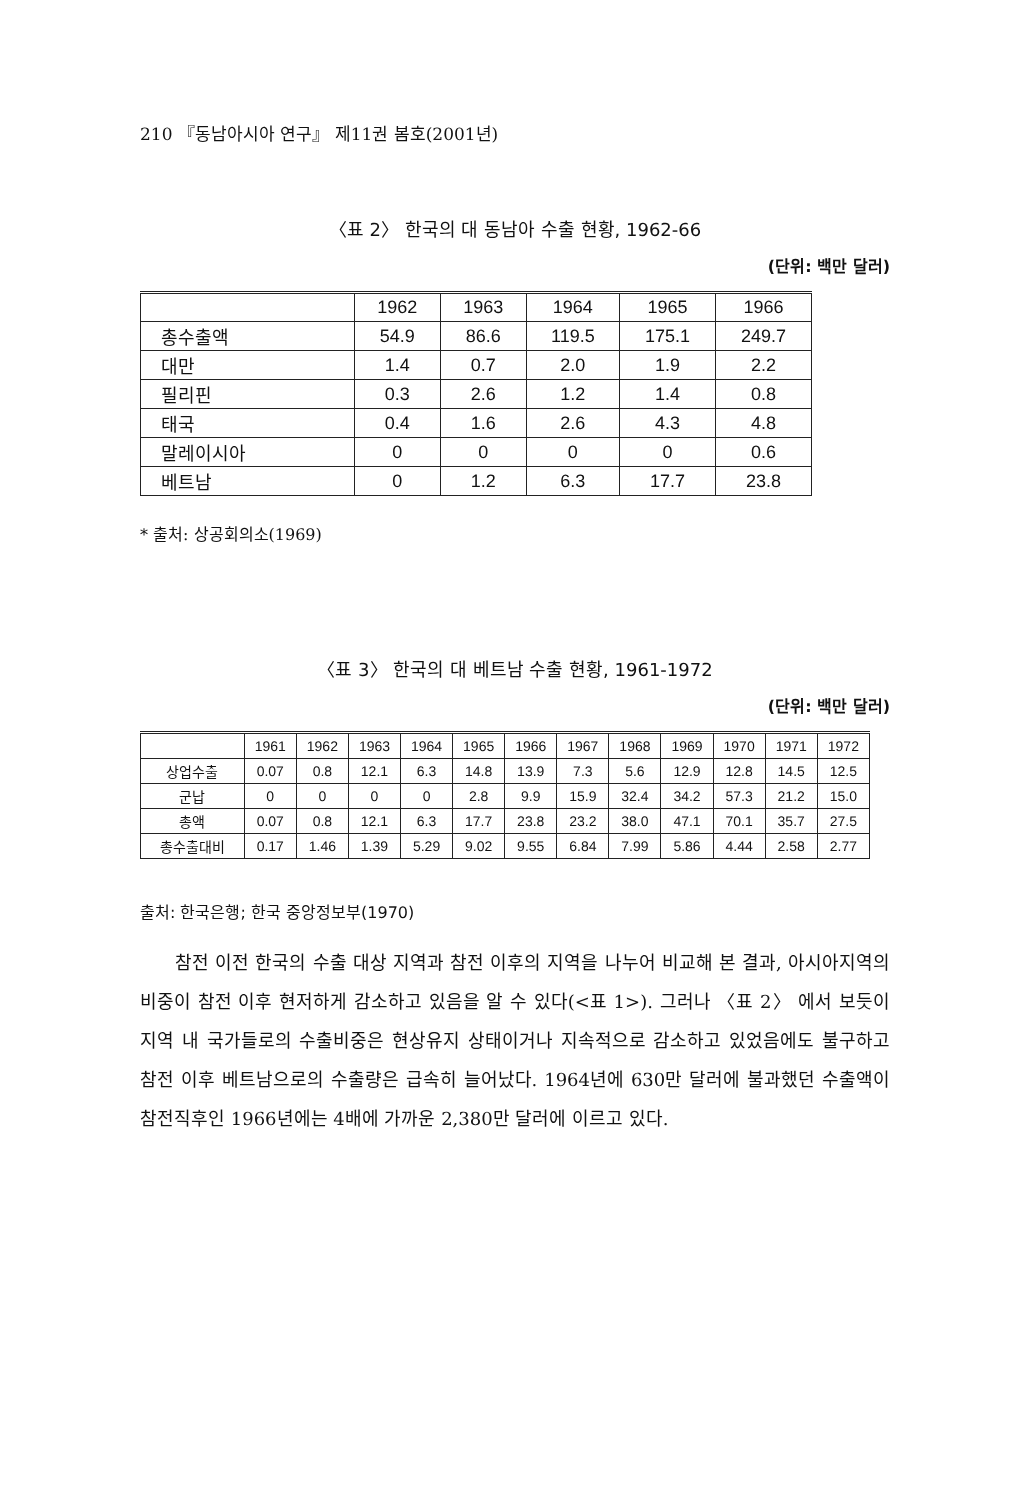210 『동남아시아 연구』 제11권 봄호(2001년)
〈표 2〉 한국의 대 동남아 수출 현황, 1962-66
(단위: 백만 달러)
| | 1962 | 1963 | 1964 | 1965 | 1966 |
| --- | --- | --- | --- | --- | --- |
| 총수출액 | 54.9 | 86.6 | 119.5 | 175.1 | 249.7 |
| 대만 | 1.4 | 0.7 | 2.0 | 1.9 | 2.2 |
| 필리핀 | 0.3 | 2.6 | 1.2 | 1.4 | 0.8 |
| 태국 | 0.4 | 1.6 | 2.6 | 4.3 | 4.8 |
| 말레이시아 | 0 | 0 | 0 | 0 | 0.6 |
| 베트남 | 0 | 1.2 | 6.3 | 17.7 | 23.8 |
* 출처: 상공회의소(1969)
〈표 3〉 한국의 대 베트남 수출 현황, 1961-1972
(단위: 백만 달러)
| | 1961 | 1962 | 1963 | 1964 | 1965 | 1966 | 1967 | 1968 | 1969 | 1970 | 1971 | 1972 |
| --- | --- | --- | --- | --- | --- | --- | --- | --- | --- | --- | --- | --- |
| 상업수출 | 0.07 | 0.8 | 12.1 | 6.3 | 14.8 | 13.9 | 7.3 | 5.6 | 12.9 | 12.8 | 14.5 | 12.5 |
| 군납 | 0 | 0 | 0 | 0 | 2.8 | 9.9 | 15.9 | 32.4 | 34.2 | 57.3 | 21.2 | 15.0 |
| 총액 | 0.07 | 0.8 | 12.1 | 6.3 | 17.7 | 23.8 | 23.2 | 38.0 | 47.1 | 70.1 | 35.7 | 27.5 |
| 총수출대비 | 0.17 | 1.46 | 1.39 | 5.29 | 9.02 | 9.55 | 6.84 | 7.99 | 5.86 | 4.44 | 2.58 | 2.77 |
출처: 한국은행; 한국 중앙정보부(1970)
참전 이전 한국의 수출 대상 지역과 참전 이후의 지역을 나누어 비교해 본 결과, 아시아지역의 비중이 참전 이후 현저하게 감소하고 있음을 알 수 있다(<표 1>). 그러나 〈표 2〉 에서 보듯이 지역 내 국가들로의 수출비중은 현상유지 상태이거나 지속적으로 감소하고 있었음에도 불구하고 참전 이후 베트남으로의 수출량은 급속히 늘어났다. 1964년에 630만 달러에 불과했던 수출액이 참전직후인 1966년에는 4배에 가까운 2,380만 달러에 이르고 있다.